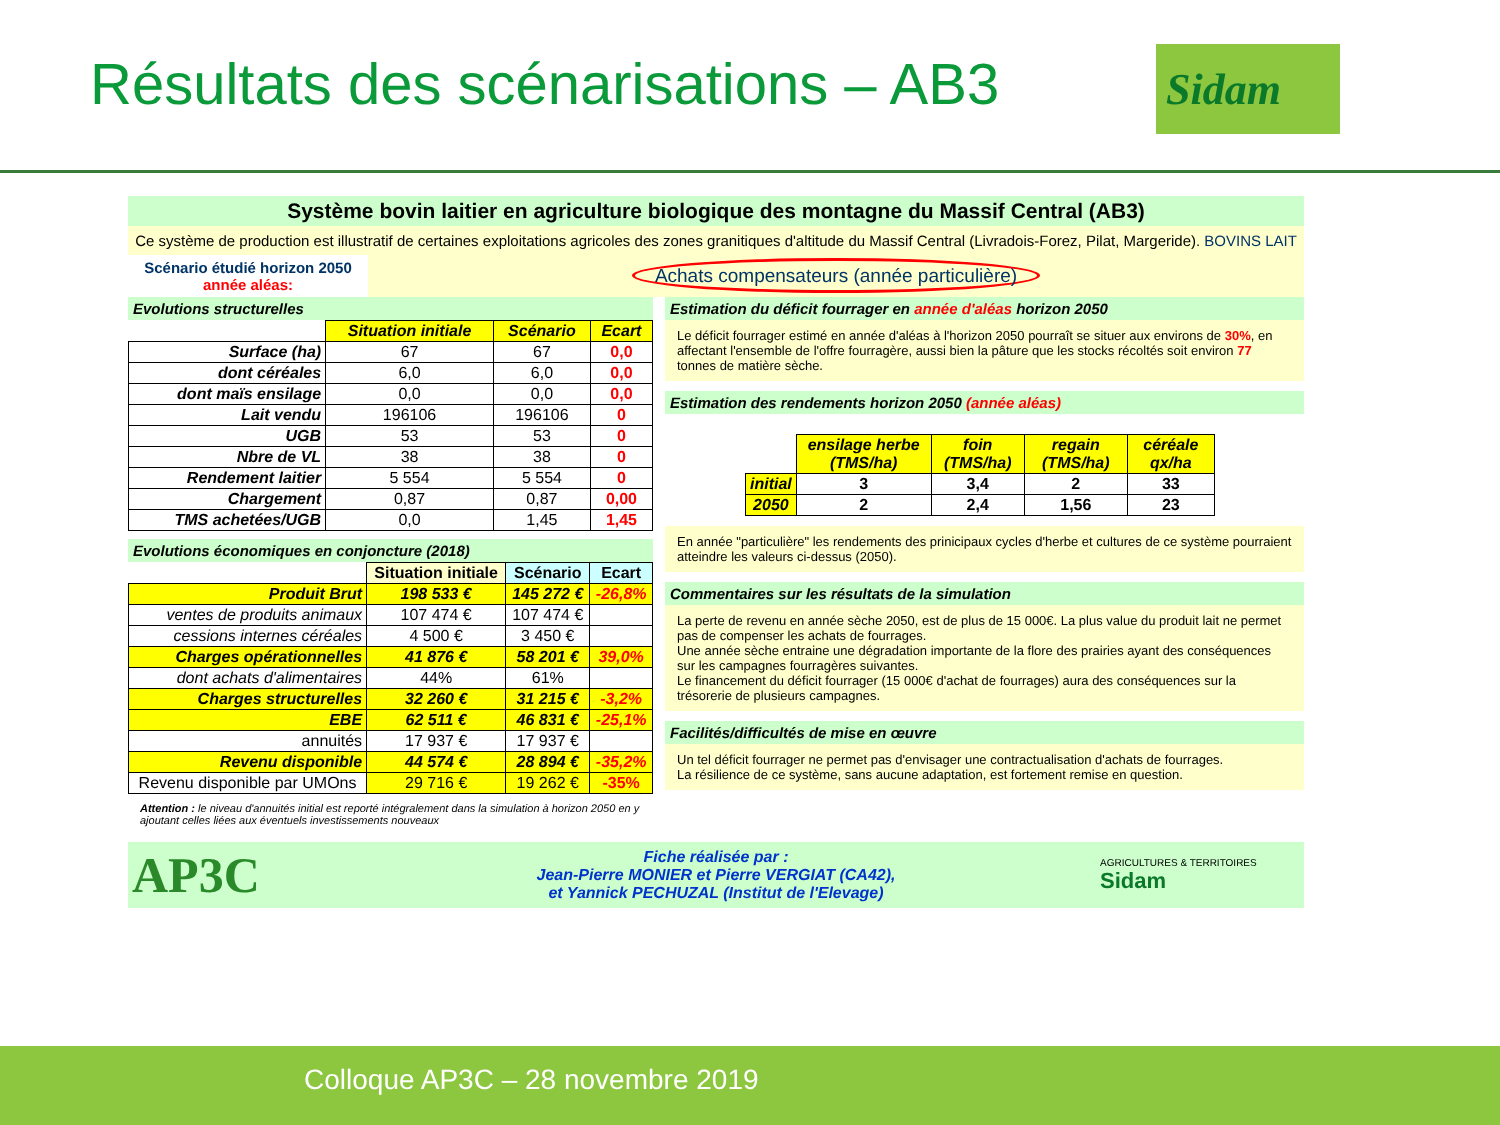Résultats des scénarisations – AB3
Sidam
Système bovin laitier en agriculture biologique des montagne du Massif Central (AB3)
Ce système de production est illustratif de certaines exploitations agricoles des zones granitiques d'altitude du Massif Central (Livradois-Forez, Pilat, Margeride). BOVINS LAIT
Scénario étudié horizon 2050 année aléas:
Achats compensateurs (année particulière)
Evolutions structurelles
| | Situation initiale | Scénario | Ecart |
| Surface (ha) | 67 | 67 | 0,0 |
| dont céréales | 6,0 | 6,0 | 0,0 |
| dont maïs ensilage | 0,0 | 0,0 | 0,0 |
| Lait vendu | 196106 | 196106 | 0 |
| UGB | 53 | 53 | 0 |
| Nbre de VL | 38 | 38 | 0 |
| Rendement laitier | 5 554 | 5 554 | 0 |
| Chargement | 0,87 | 0,87 | 0,00 |
| TMS achetées/UGB | 0,0 | 1,45 | 1,45 |
Evolutions économiques en conjoncture (2018)
| | Situation initiale | Scénario | Ecart |
| Produit Brut | 198 533 € | 145 272 € | -26,8% |
| ventes de produits animaux | 107 474 € | 107 474 € | |
| cessions internes céréales | 4 500 € | 3 450 € | |
| Charges opérationnelles | 41 876 € | 58 201 € | 39,0% |
| dont achats d'alimentaires | 44% | 61% | |
| Charges structurelles | 32 260 € | 31 215 € | -3,2% |
| EBE | 62 511 € | 46 831 € | -25,1% |
| annuités | 17 937 € | 17 937 € | |
| Revenu disponible | 44 574 € | 28 894 € | -35,2% |
| Revenu disponible par UMOns | 29 716 € | 19 262 € | -35% |
Attention : le niveau d'annuités initial est reporté intégralement dans la simulation à horizon 2050 en y ajoutant celles liées aux éventuels investissements nouveaux
Estimation du déficit fourrager en année d'aléas horizon 2050
Le déficit fourrager estimé en année d'aléas à l'horizon 2050 pourraît se situer aux environs de 30%, en affectant l'ensemble de l'offre fourragère, aussi bien la pâture que les stocks récoltés soit environ 77 tonnes de matière sèche.
Estimation des rendements horizon 2050 (année aléas)
| | ensilage herbe (TMS/ha) | foin (TMS/ha) | regain (TMS/ha) | céréale qx/ha |
| initial | 3 | 3,4 | 2 | 33 |
| 2050 | 2 | 2,4 | 1,56 | 23 |
En année "particulière" les rendements des prinicipaux cycles d'herbe et cultures de ce système pourraient atteindre les valeurs ci-dessus (2050).
Commentaires sur les résultats de la simulation
La perte de revenu en année sèche 2050, est de plus de 15 000€. La plus value du produit lait ne permet pas de compenser les achats de fourrages.
Une année sèche entraine une dégradation importante de la flore des prairies ayant des conséquences sur les campagnes fourragères suivantes.
Le financement du déficit fourrager (15 000€ d'achat de fourrages) aura des conséquences sur la trésorerie de plusieurs campagnes.
Facilités/difficultés de mise en œuvre
Un tel déficit fourrager ne permet pas d'envisager une contractualisation d'achats de fourrages.
La résilience de ce système, sans aucune adaptation, est fortement remise en question.
AP3C
Fiche réalisée par :
Jean-Pierre MONIER et Pierre VERGIAT (CA42),
et Yannick PECHUZAL (Institut de l'Elevage)
AGRICULTURES & TERRITOIRES Sidam
Colloque AP3C – 28 novembre 2019